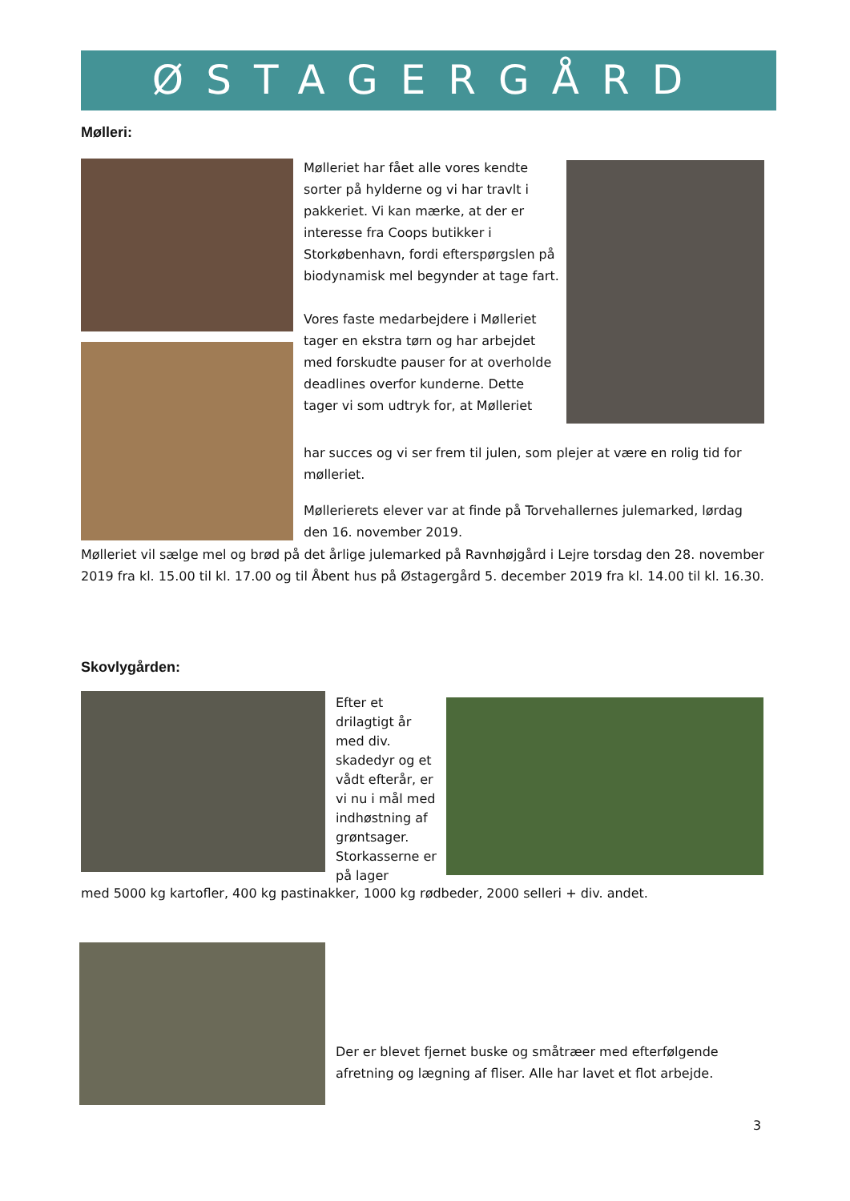ØSTAGERGÅRD
Mølleri:
Mølleriet har fået alle vores kendte sorter på hylderne og vi har travlt i pakkeriet. Vi kan mærke, at der er interesse fra Coops butikker i Storkøbenhavn, fordi efterspørgslen på biodynamisk mel begynder at tage fart.
Vores faste medarbejdere i Mølleriet tager en ekstra tørn og har arbejdet med forskudte pauser for at overholde deadlines overfor kunderne. Dette tager vi som udtryk for, at Mølleriet
har succes og vi ser frem til julen, som plejer at være en rolig tid for mølleriet.
Møllerierets elever var at finde på Torvehallernes julemarked, lørdag den 16. november 2019.
Mølleriet vil sælge mel og brød på det årlige julemarked på Ravnhøjgård i Lejre torsdag den 28. november 2019 fra kl. 15.00 til kl. 17.00 og til Åbent hus på Østagergård 5. december 2019 fra kl. 14.00 til kl. 16.30.
Skovlygården:
Efter et drilagtigt år med div. skadedyr og et vådt efterår, er vi nu i mål med indhøstning af grøntsager. Storkasserne er på lager
med 5000 kg kartofler, 400 kg pastinakker, 1000 kg rødbeder, 2000 selleri + div. andet.
Der er blevet fjernet buske og småtræer med efterfølgende afretning og lægning af fliser. Alle har lavet et flot arbejde.
3